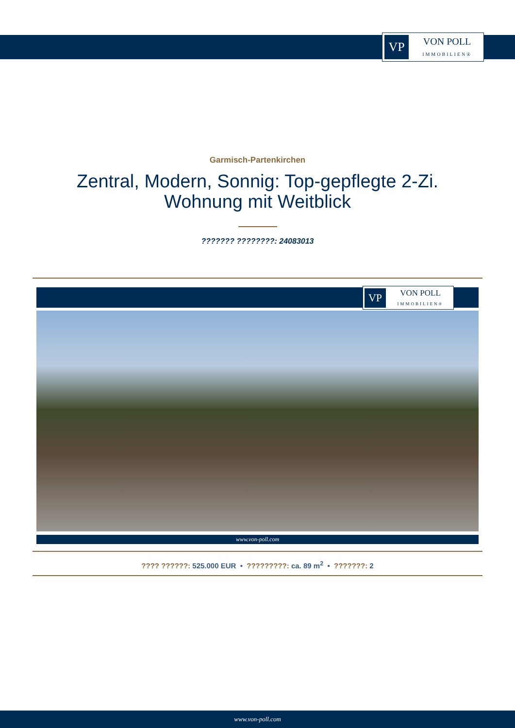VP
VON POLL
IMMOBILIEN®
Garmisch-Partenkirchen
Zentral, Modern, Sonnig: Top-gepflegte 2-Zi. Wohnung mit Weitblick
??????? ????????: 24083013
VP
VON POLL
IMMOBILIEN®
www.von-poll.com
???? ??????: 525.000 EUR • ?????????: ca. 89 m<sup>2</sup> • ???????: 2
www.von-poll.com